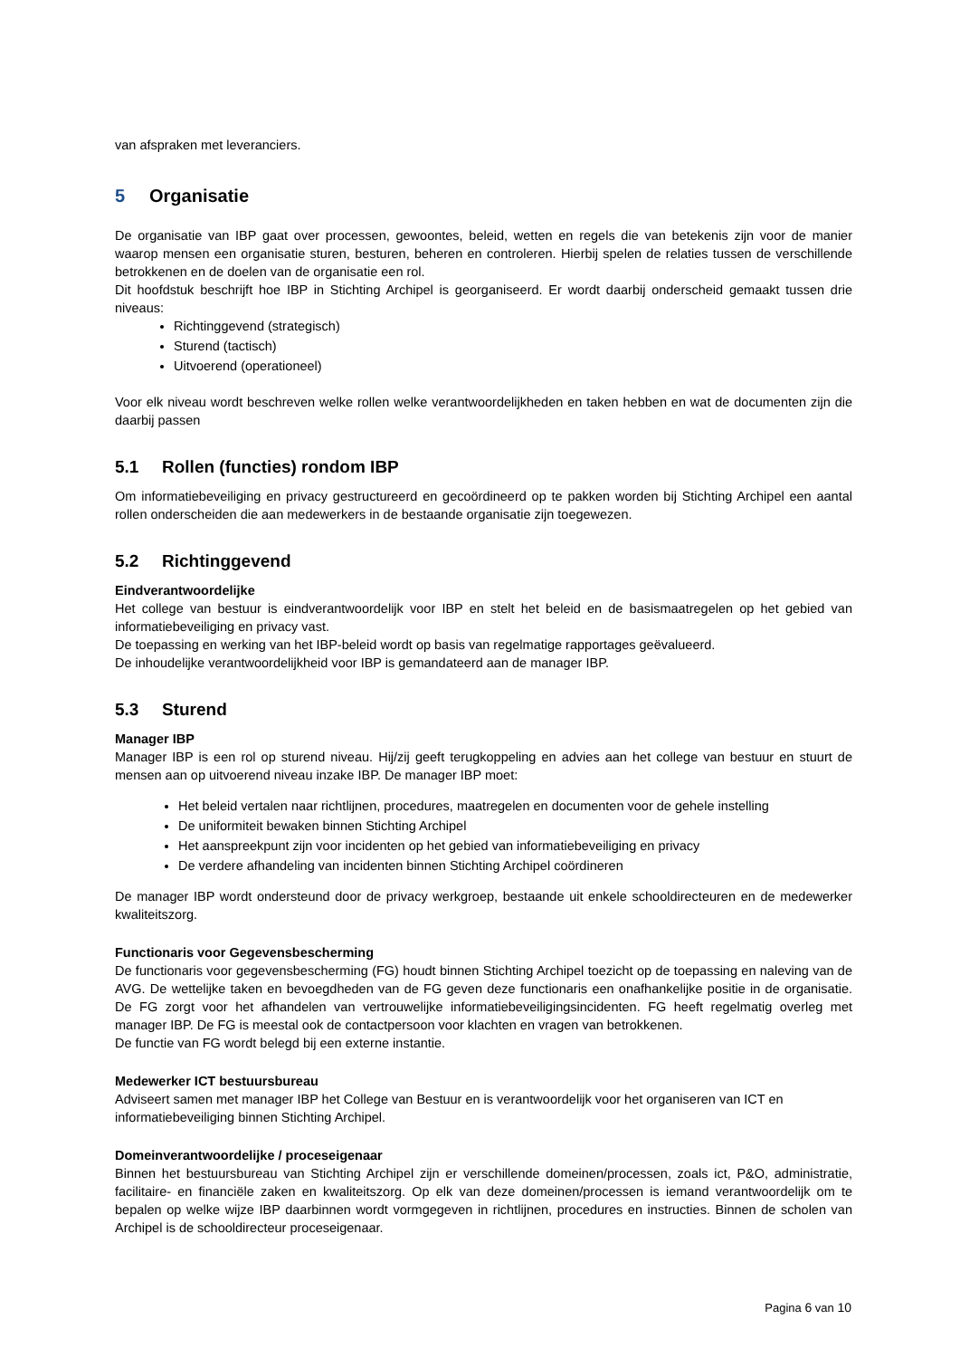van afspraken met leveranciers.
5 Organisatie
De organisatie van IBP gaat over processen, gewoontes, beleid, wetten en regels die van betekenis zijn voor de manier waarop mensen een organisatie sturen, besturen, beheren en controleren. Hierbij spelen de relaties tussen de verschillende betrokkenen en de doelen van de organisatie een rol.
Dit hoofdstuk beschrijft hoe IBP in Stichting Archipel is georganiseerd. Er wordt daarbij onderscheid gemaakt tussen drie niveaus:
Richtinggevend (strategisch)
Sturend (tactisch)
Uitvoerend (operationeel)
Voor elk niveau wordt beschreven welke rollen welke verantwoordelijkheden en taken hebben en wat de documenten zijn die daarbij passen
5.1 Rollen (functies) rondom IBP
Om informatiebeveiliging en privacy gestructureerd en gecoördineerd op te pakken worden bij Stichting Archipel een aantal rollen onderscheiden die aan medewerkers in de bestaande organisatie zijn toegewezen.
5.2 Richtinggevend
Eindverantwoordelijke
Het college van bestuur is eindverantwoordelijk voor IBP en stelt het beleid en de basismaatregelen op het gebied van informatiebeveiliging en privacy vast.
De toepassing en werking van het IBP-beleid wordt op basis van regelmatige rapportages geëvalueerd.
De inhoudelijke verantwoordelijkheid voor IBP is gemandateerd aan de manager IBP.
5.3 Sturend
Manager IBP
Manager IBP is een rol op sturend niveau. Hij/zij geeft terugkoppeling en advies aan het college van bestuur en stuurt de mensen aan op uitvoerend niveau inzake IBP. De manager IBP moet:
Het beleid vertalen naar richtlijnen, procedures, maatregelen en documenten voor de gehele instelling
De uniformiteit bewaken binnen Stichting Archipel
Het aanspreekpunt zijn voor incidenten op het gebied van informatiebeveiliging en privacy
De verdere afhandeling van incidenten binnen Stichting Archipel coördineren
De manager IBP wordt ondersteund door de privacy werkgroep, bestaande uit enkele schooldirecteuren en de medewerker kwaliteitszorg.
Functionaris voor Gegevensbescherming
De functionaris voor gegevensbescherming (FG) houdt binnen Stichting Archipel toezicht op de toepassing en naleving van de AVG. De wettelijke taken en bevoegdheden van de FG geven deze functionaris een onafhankelijke positie in de organisatie. De FG zorgt voor het afhandelen van vertrouwelijke informatiebeveiligingsincidenten. FG heeft regelmatig overleg met manager IBP. De FG is meestal ook de contactpersoon voor klachten en vragen van betrokkenen.
De functie van FG wordt belegd bij een externe instantie.
Medewerker ICT bestuursbureau
Adviseert samen met manager IBP het College van Bestuur en is verantwoordelijk voor het organiseren van ICT en informatiebeveiliging binnen Stichting Archipel.
Domeinverantwoordelijke / proceseigenaar
Binnen het bestuursbureau van Stichting Archipel zijn er verschillende domeinen/processen, zoals ict, P&O, administratie, facilitaire- en financiële zaken en kwaliteitszorg. Op elk van deze domeinen/processen is iemand verantwoordelijk om te bepalen op welke wijze IBP daarbinnen wordt vormgegeven in richtlijnen, procedures en instructies. Binnen de scholen van Archipel is de schooldirecteur proceseigenaar.
Pagina 6 van 10